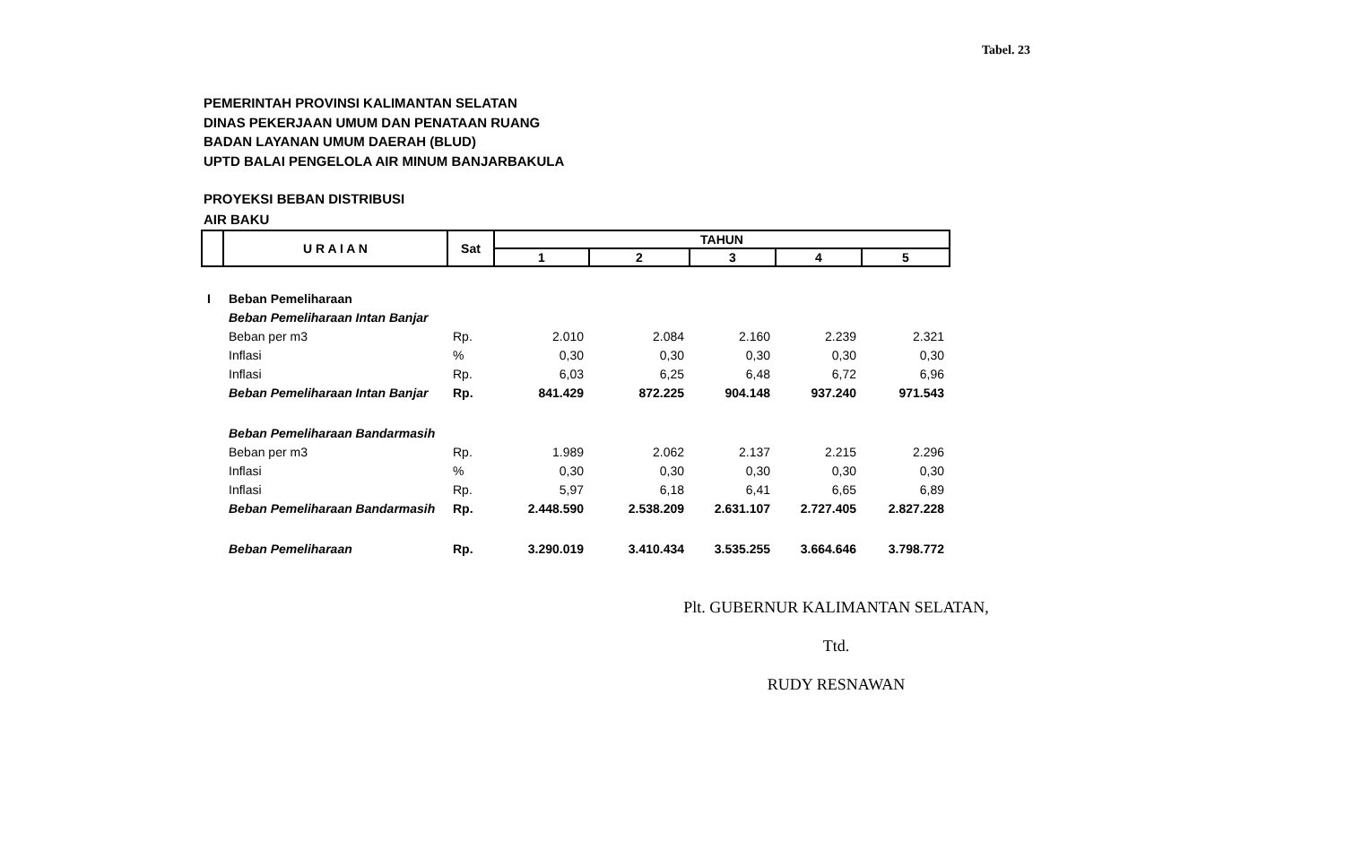Tabel. 23
PEMERINTAH PROVINSI KALIMANTAN SELATAN
DINAS PEKERJAAN UMUM DAN PENATAAN RUANG
BADAN LAYANAN UMUM DAERAH (BLUD)
UPTD BALAI PENGELOLA AIR MINUM BANJARBAKULA
PROYEKSI BEBAN DISTRIBUSI
AIR BAKU
| | U R A I A N | Sat | TAHUN | | | | |
| --- | --- | --- | --- | --- | --- | --- | --- |
| | | | 1 | 2 | 3 | 4 | 5 |
| I | Beban Pemeliharaan | | | | | | |
| | Beban Pemeliharaan Intan Banjar | | | | | | |
| | Beban per m3 | Rp. | 2.010 | 2.084 | 2.160 | 2.239 | 2.321 |
| | Inflasi | % | 0,30 | 0,30 | 0,30 | 0,30 | 0,30 |
| | Inflasi | Rp. | 6,03 | 6,25 | 6,48 | 6,72 | 6,96 |
| | Beban Pemeliharaan Intan Banjar | Rp. | 841.429 | 872.225 | 904.148 | 937.240 | 971.543 |
| | Beban Pemeliharaan Bandarmasih | | | | | | |
| | Beban per m3 | Rp. | 1.989 | 2.062 | 2.137 | 2.215 | 2.296 |
| | Inflasi | % | 0,30 | 0,30 | 0,30 | 0,30 | 0,30 |
| | Inflasi | Rp. | 5,97 | 6,18 | 6,41 | 6,65 | 6,89 |
| | Beban Pemeliharaan Bandarmasih | Rp. | 2.448.590 | 2.538.209 | 2.631.107 | 2.727.405 | 2.827.228 |
| | Beban Pemeliharaan | Rp. | 3.290.019 | 3.410.434 | 3.535.255 | 3.664.646 | 3.798.772 |
Plt. GUBERNUR KALIMANTAN SELATAN,
Ttd.
RUDY RESNAWAN